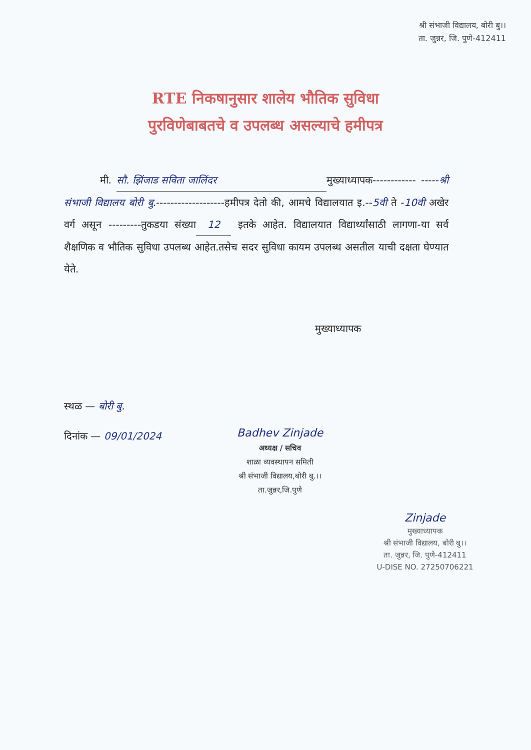श्री संभाजी विद्यालय, बोरी बु।।
ता. जुन्नर, जि. पुणे-412411
RTE निकषानुसार शालेय भौतिक सुविधा
पुरविणेबाबतचे व उपलब्ध असल्याचे हमीपत्र
मी. सौ. झिंजाड सविता जालिंदर मुख्याध्यापक------------ -----श्री संभाजी विद्यालय बोरी बु.-------------------हमीपत्र देतो की, आमचे विद्यालयात इ.--5वी ते -10वी अखेर वर्ग असून ---------तुकडया संख्या 12 इतके आहेत. विद्यालयात विद्यार्थ्यांसाठी लागणा-या सर्व शैक्षणिक व भौतिक सुविधा उपलब्ध आहेत.तसेच सदर सुविधा कायम उपलब्ध असतील याची दक्षता घेण्यात येते.
मुख्याध्यापक
स्थळ — बोरी बु.
दिनांक — 09/01/2024
Badhev Zinjade
अध्यक्ष / सचिव
शाळा व्यवस्थापन समिती
श्री संभाजी विद्यालय,बोरी बु.।।
ता.जुन्नर,जि.पुणे
Zinjade
मुख्याध्यापक
श्री संभाजी विद्यालय, बोरी बु।।
ता. जुन्नर, जि. पुणे-412411
U-DISE NO. 27250706221